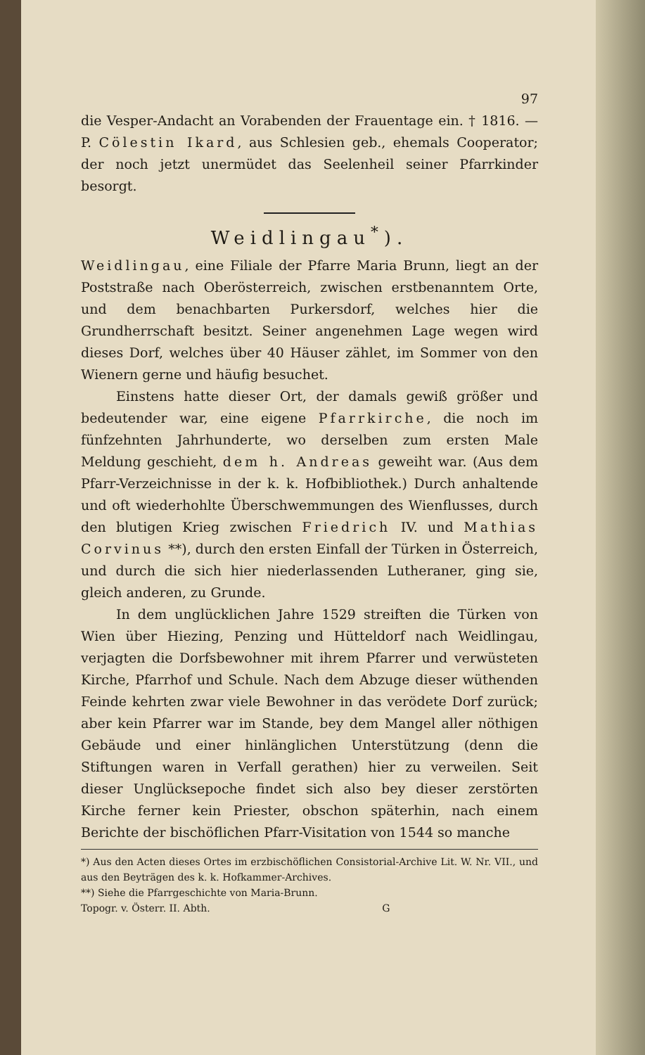97
die Vesper-Andacht an Vorabenden der Frauentage ein. † 1816. — P. Cölestin Ikard, aus Schlesien geb., ehemals Cooperator; der noch jetzt unermüdet das Seelenheil seiner Pfarrkinder besorgt.
Weidlingau<sup>*</sup>).
Weidlingau, eine Filiale der Pfarre Maria Brunn, liegt an der Poststraße nach Oberösterreich, zwischen erstbenanntem Orte, und dem benachbarten Purkersdorf, welches hier die Grundherrschaft besitzt. Seiner angenehmen Lage wegen wird dieses Dorf, welches über 40 Häuser zählet, im Sommer von den Wienern gerne und häufig besuchet.
Einstens hatte dieser Ort, der damals gewiß größer und bedeutender war, eine eigene Pfarrkirche, die noch im fünfzehnten Jahrhunderte, wo derselben zum ersten Male Meldung geschieht, dem h. Andreas geweiht war. (Aus dem Pfarr-Verzeichnisse in der k. k. Hofbibliothek.) Durch anhaltende und oft wiederhohlte Überschwemmungen des Wienflusses, durch den blutigen Krieg zwischen Friedrich IV. und Mathias Corvinus **), durch den ersten Einfall der Türken in Österreich, und durch die sich hier niederlassenden Lutheraner, ging sie, gleich anderen, zu Grunde.
In dem unglücklichen Jahre 1529 streiften die Türken von Wien über Hiezing, Penzing und Hütteldorf nach Weidlingau, verjagten die Dorfsbewohner mit ihrem Pfarrer und verwüsteten Kirche, Pfarrhof und Schule. Nach dem Abzuge dieser wüthenden Feinde kehrten zwar viele Bewohner in das verödete Dorf zurück; aber kein Pfarrer war im Stande, bey dem Mangel aller nöthigen Gebäude und einer hinlänglichen Unterstützung (denn die Stiftungen waren in Verfall gerathen) hier zu verweilen. Seit dieser Unglücksepoche findet sich also bey dieser zerstörten Kirche ferner kein Priester, obschon späterhin, nach einem Berichte der bischöflichen Pfarr-Visitation von 1544 so manche
*) Aus den Acten dieses Ortes im erzbischöflichen Consistorial-Archive Lit. W. Nr. VII., und aus den Beyträgen des k. k. Hofkammer-Archives.
**) Siehe die Pfarrgeschichte von Maria-Brunn.
Topogr. v. Österr. II. Abth. G